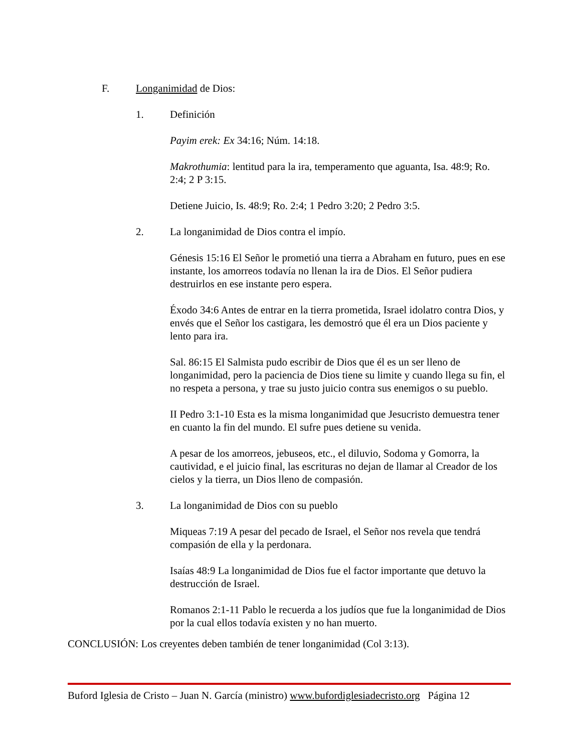F. Longanimidad de Dios:
1. Definición
Payim erek: Ex 34:16; Núm. 14:18.
Makrothumia: lentitud para la ira, temperamento que aguanta, Isa. 48:9; Ro. 2:4; 2 P 3:15.
Detiene Juicio, Is. 48:9; Ro. 2:4; 1 Pedro 3:20; 2 Pedro 3:5.
2. La longanimidad de Dios contra el impío.
Génesis 15:16 El Señor le prometió una tierra a Abraham en futuro, pues en ese instante, los amorreos todavía no llenan la ira de Dios. El Señor pudiera destruirlos en ese instante pero espera.
Éxodo 34:6 Antes de entrar en la tierra prometida, Israel idolatro contra Dios, y envés que el Señor los castigara, les demostró que él era un Dios paciente y lento para ira.
Sal. 86:15 El Salmista pudo escribir de Dios que él es un ser lleno de longanimidad, pero la paciencia de Dios tiene su limite y cuando llega su fin, el no respeta a persona, y trae su justo juicio contra sus enemigos o su pueblo.
II Pedro 3:1-10 Esta es la misma longanimidad que Jesucristo demuestra tener en cuanto la fin del mundo. El sufre pues detiene su venida.
A pesar de los amorreos, jebuseos, etc., el diluvio, Sodoma y Gomorra, la cautividad, e el juicio final, las escrituras no dejan de llamar al Creador de los cielos y la tierra, un Dios lleno de compasión.
3. La longanimidad de Dios con su pueblo
Miqueas 7:19 A pesar del pecado de Israel, el Señor nos revela que tendrá compasión de ella y la perdonara.
Isaías 48:9 La longanimidad de Dios fue el factor importante que detuvo la destrucción de Israel.
Romanos 2:1-11 Pablo le recuerda a los judíos que fue la longanimidad de Dios por la cual ellos todavía existen y no han muerto.
CONCLUSIÓN: Los creyentes deben también de tener longanimidad (Col 3:13).
Buford Iglesia de Cristo – Juan N. García (ministro) www.bufordiglesiadecristo.org Página 12